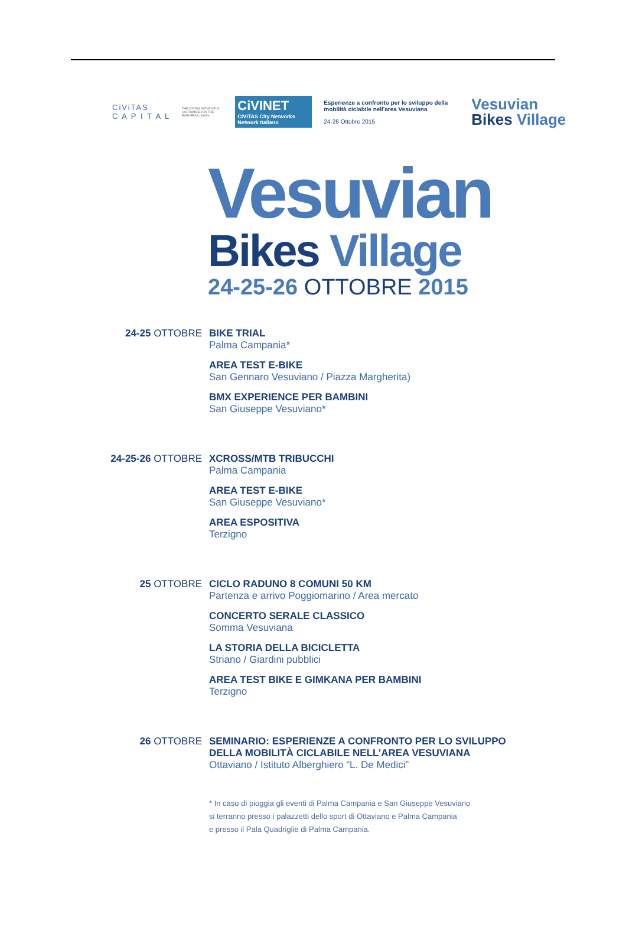CiViTAS
C A P I T A L
THE CIVITAS INITIATIVE IS CO-FINANCED BY THE EUROPEAN UNION
CiVINET
CIVITAS City Networks
Network Italiano
Esperienze a confronto per lo sviluppo della mobilità ciclabile nell'area Vesuviana
24-26 Ottobre 2015
Vesuvian
Bikes Village
Vesuvian
Bikes Village
24-25-26 OTTOBRE 2015
24-25 OTTOBRE BIKE TRIAL
Palma Campania*
AREA TEST E-BIKE
San Gennaro Vesuviano / Piazza Margherita)
BMX EXPERIENCE PER BAMBINI
San Giuseppe Vesuviano*
24-25-26 OTTOBRE XCROSS/MTB TRIBUCCHI
Palma Campania
AREA TEST E-BIKE
San Giuseppe Vesuviano*
AREA ESPOSITIVA
Terzigno
25 OTTOBRE CICLO RADUNO 8 COMUNI 50 KM
Partenza e arrivo Poggiomarino / Area mercato
CONCERTO SERALE CLASSICO
Somma Vesuviana
LA STORIA DELLA BICICLETTA
Striano / Giardini pubblici
AREA TEST BIKE E GIMKANA PER BAMBINI
Terzigno
26 OTTOBRE SEMINARIO: ESPERIENZE A CONFRONTO PER LO SVILUPPO
DELLA MOBILITÀ CICLABILE NELL’AREA VESUVIANA
Ottaviano / Istituto Alberghiero “L. De Medici”
* In caso di pioggia gli eventi di Palma Campania e San Giuseppe Vesuviano
si terranno presso i palazzetti dello sport di Ottaviano e Palma Campania
e presso il Pala Quadriglie di Palma Campania.